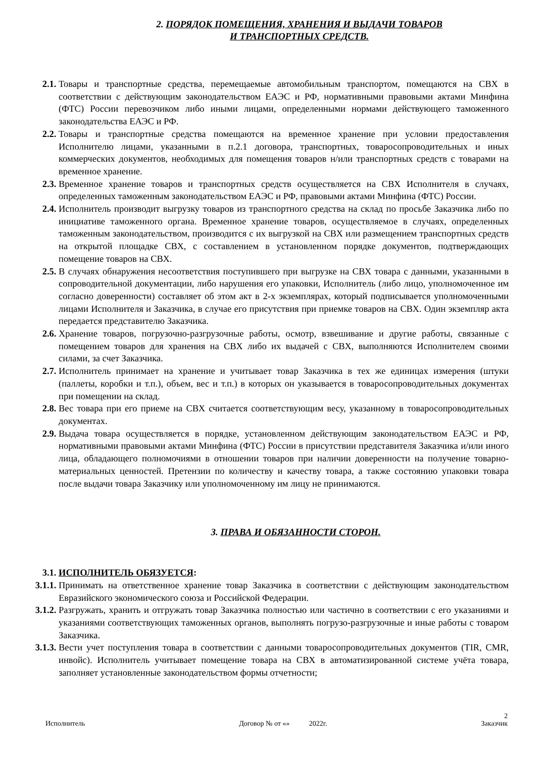2. ПОРЯДОК ПОМЕЩЕНИЯ, ХРАНЕНИЯ И ВЫДАЧИ ТОВАРОВ
И ТРАНСПОРТНЫХ СРЕДСТВ.
2.1. Товары и транспортные средства, перемещаемые автомобильным транспортом, помещаются на СВХ в соответствии с действующим законодательством ЕАЭС и РФ, нормативными правовыми актами Минфина (ФТС) России перевозчиком либо иными лицами, определенными нормами действующего таможенного законодательства ЕАЭС и РФ.
2.2. Товары и транспортные средства помещаются на временное хранение при условии предоставления Исполнителю лицами, указанными в п.2.1 договора, транспортных, товаросопроводительных и иных коммерческих документов, необходимых для помещения товаров н/или транспортных средств с товарами на временное хранение.
2.3. Временное хранение товаров и транспортных средств осуществляется на СВХ Исполнителя в случаях, определенных таможенным законодательством ЕАЭС и РФ, правовыми актами Минфина (ФТС) России.
2.4. Исполнитель производит выгрузку товаров из транспортного средства на склад по просьбе Заказчика либо по инициативе таможенного органа. Временное хранение товаров, осуществляемое в случаях, определенных таможенным законодательством, производится с их выгрузкой на СВХ или размещением транспортных средств на открытой площадке СВХ, с составлением в установленном порядке документов, подтверждающих помещение товаров на СВХ.
2.5. В случаях обнаружения несоответствия поступившего при выгрузке на СВХ товара с данными, указанными в сопроводительной документации, либо нарушения его упаковки, Исполнитель (либо лицо, уполномоченное им согласно доверенности) составляет об этом акт в 2-х экземплярах, который подписывается уполномоченными лицами Исполнителя и Заказчика, в случае его присутствия при приемке товаров на СВХ. Один экземпляр акта передается представителю Заказчика.
2.6. Хранение товаров, погрузочно-разгрузочные работы, осмотр, взвешивание и другие работы, связанные с помещением товаров для хранения на СВХ либо их выдачей с СВХ, выполняются Исполнителем своими силами, за счет Заказчика.
2.7. Исполнитель принимает на хранение и учитывает товар Заказчика в тех же единицах измерения (штуки (паллеты, коробки и т.п.), объем, вес и т.п.) в которых он указывается в товаросопроводительных документах при помещении на склад.
2.8. Вес товара при его приеме на СВХ считается соответствующим весу, указанному в товаросопроводительных документах.
2.9. Выдача товара осуществляется в порядке, установленном действующим законодательством ЕАЭС и РФ, нормативными правовыми актами Минфина (ФТС) России в присутствии представителя Заказчика и/или иного лица, обладающего полномочиями в отношении товаров при наличии доверенности на получение товарно-материальных ценностей. Претензии по количеству и качеству товара, а также состоянию упаковки товара после выдачи товара Заказчику или уполномоченному им лицу не принимаются.
3. ПРАВА И ОБЯЗАННОСТИ СТОРОН.
3.1. ИСПОЛНИТЕЛЬ ОБЯЗУЕТСЯ:
3.1.1. Принимать на ответственное хранение товар Заказчика в соответствии с действующим законодательством Евразийского экономического союза и Российской Федерации.
3.1.2. Разгружать, хранить и отгружать товар Заказчика полностью или частично в соответствии с его указаниями и указаниями соответствующих таможенных органов, выполнять погрузо-разгрузочные и иные работы с товаром Заказчика.
3.1.3. Вести учет поступления товара в соответствии с данными товаросопроводительных документов (TIR, CMR, инвойс). Исполнитель учитывает помещение товара на СВХ в автоматизированной системе учёта товара, заполняет установленные законодательством формы отчетности;
2
Исполнитель Договор № от «» 2022г. Заказчик